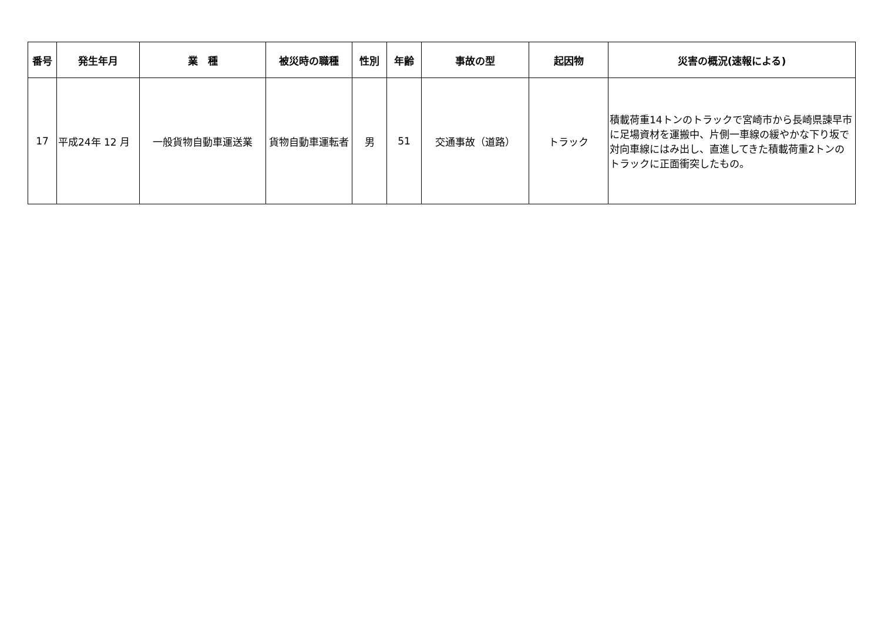| 番号 | 発生年月 | 業 種 | 被災時の職種 | 性別 | 年齢 | 事故の型 | 起因物 | 災害の概況(速報による) |
| --- | --- | --- | --- | --- | --- | --- | --- | --- |
| 17 | 平成24年 12 月 | 一般貨物自動車運送業 | 貨物自動車運転者 | 男 | 51 | 交通事故（道路） | トラック | 積載荷重14トンのトラックで宮崎市から長崎県諫早市に足場資材を運搬中、片側一車線の緩やかな下り坂で対向車線にはみ出し、直進してきた積載荷重2トンのトラックに正面衝突したもの。 |